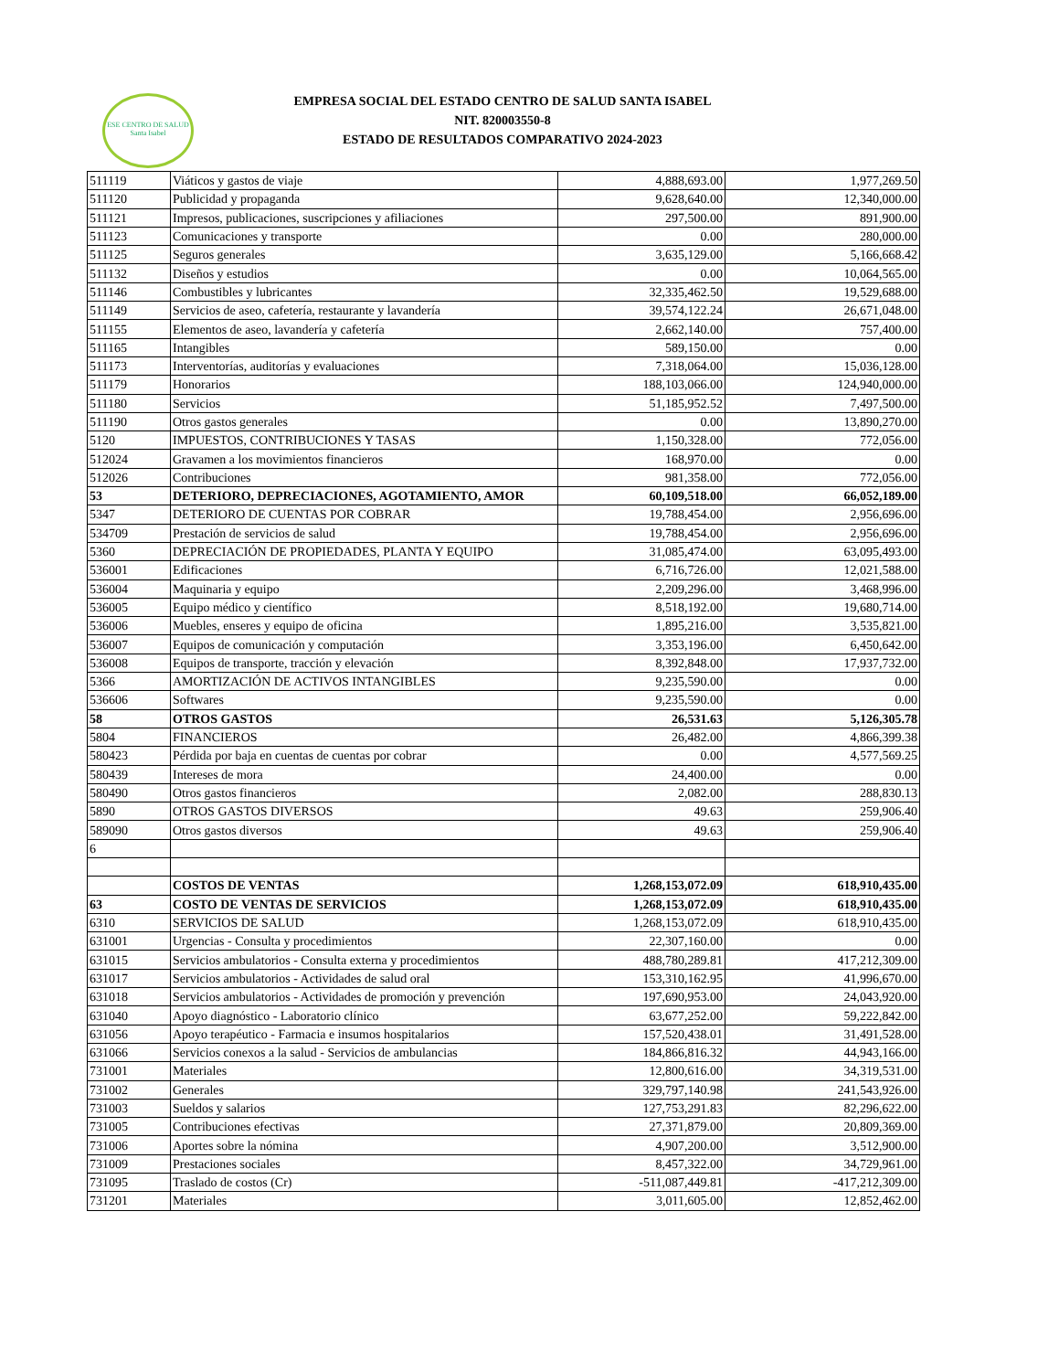ESE CENTRO DE SALUD
Santa Isabel
EMPRESA SOCIAL DEL ESTADO CENTRO DE SALUD SANTA ISABEL
NIT. 820003550-8
ESTADO DE RESULTADOS COMPARATIVO 2024-2023
| 511119 | Viáticos y gastos de viaje | 4,888,693.00 | 1,977,269.50 |
| 511120 | Publicidad y propaganda | 9,628,640.00 | 12,340,000.00 |
| 511121 | Impresos, publicaciones, suscripciones y afiliaciones | 297,500.00 | 891,900.00 |
| 511123 | Comunicaciones y transporte | 0.00 | 280,000.00 |
| 511125 | Seguros generales | 3,635,129.00 | 5,166,668.42 |
| 511132 | Diseños y estudios | 0.00 | 10,064,565.00 |
| 511146 | Combustibles y lubricantes | 32,335,462.50 | 19,529,688.00 |
| 511149 | Servicios de aseo, cafetería, restaurante y lavandería | 39,574,122.24 | 26,671,048.00 |
| 511155 | Elementos de aseo, lavandería y cafetería | 2,662,140.00 | 757,400.00 |
| 511165 | Intangibles | 589,150.00 | 0.00 |
| 511173 | Interventorías, auditorías y evaluaciones | 7,318,064.00 | 15,036,128.00 |
| 511179 | Honorarios | 188,103,066.00 | 124,940,000.00 |
| 511180 | Servicios | 51,185,952.52 | 7,497,500.00 |
| 511190 | Otros gastos generales | 0.00 | 13,890,270.00 |
| 5120 | IMPUESTOS, CONTRIBUCIONES Y TASAS | 1,150,328.00 | 772,056.00 |
| 512024 | Gravamen a los movimientos financieros | 168,970.00 | 0.00 |
| 512026 | Contribuciones | 981,358.00 | 772,056.00 |
| 53 | DETERIORO, DEPRECIACIONES, AGOTAMIENTO, AMOR | 60,109,518.00 | 66,052,189.00 |
| 5347 | DETERIORO DE CUENTAS POR COBRAR | 19,788,454.00 | 2,956,696.00 |
| 534709 | Prestación de servicios de salud | 19,788,454.00 | 2,956,696.00 |
| 5360 | DEPRECIACIÓN DE PROPIEDADES, PLANTA Y EQUIPO | 31,085,474.00 | 63,095,493.00 |
| 536001 | Edificaciones | 6,716,726.00 | 12,021,588.00 |
| 536004 | Maquinaria y equipo | 2,209,296.00 | 3,468,996.00 |
| 536005 | Equipo médico y científico | 8,518,192.00 | 19,680,714.00 |
| 536006 | Muebles, enseres y equipo de oficina | 1,895,216.00 | 3,535,821.00 |
| 536007 | Equipos de comunicación y computación | 3,353,196.00 | 6,450,642.00 |
| 536008 | Equipos de transporte, tracción y elevación | 8,392,848.00 | 17,937,732.00 |
| 5366 | AMORTIZACIÓN DE ACTIVOS INTANGIBLES | 9,235,590.00 | 0.00 |
| 536606 | Softwares | 9,235,590.00 | 0.00 |
| 58 | OTROS GASTOS | 26,531.63 | 5,126,305.78 |
| 5804 | FINANCIEROS | 26,482.00 | 4,866,399.38 |
| 580423 | Pérdida por baja en cuentas de cuentas por cobrar | 0.00 | 4,577,569.25 |
| 580439 | Intereses de mora | 24,400.00 | 0.00 |
| 580490 | Otros gastos financieros | 2,082.00 | 288,830.13 |
| 5890 | OTROS GASTOS DIVERSOS | 49.63 | 259,906.40 |
| 589090 | Otros gastos diversos | 49.63 | 259,906.40 |
| 6 | | | |
| | COSTOS DE VENTAS | 1,268,153,072.09 | 618,910,435.00 |
| 63 | COSTO DE VENTAS DE SERVICIOS | 1,268,153,072.09 | 618,910,435.00 |
| 6310 | SERVICIOS DE SALUD | 1,268,153,072.09 | 618,910,435.00 |
| 631001 | Urgencias - Consulta y procedimientos | 22,307,160.00 | 0.00 |
| 631015 | Servicios ambulatorios - Consulta externa y procedimientos | 488,780,289.81 | 417,212,309.00 |
| 631017 | Servicios ambulatorios - Actividades de salud oral | 153,310,162.95 | 41,996,670.00 |
| 631018 | Servicios ambulatorios - Actividades de promoción y prevención | 197,690,953.00 | 24,043,920.00 |
| 631040 | Apoyo diagnóstico - Laboratorio clínico | 63,677,252.00 | 59,222,842.00 |
| 631056 | Apoyo terapéutico - Farmacia e insumos hospitalarios | 157,520,438.01 | 31,491,528.00 |
| 631066 | Servicios conexos a la salud - Servicios de ambulancias | 184,866,816.32 | 44,943,166.00 |
| 731001 | Materiales | 12,800,616.00 | 34,319,531.00 |
| 731002 | Generales | 329,797,140.98 | 241,543,926.00 |
| 731003 | Sueldos y salarios | 127,753,291.83 | 82,296,622.00 |
| 731005 | Contribuciones efectivas | 27,371,879.00 | 20,809,369.00 |
| 731006 | Aportes sobre la nómina | 4,907,200.00 | 3,512,900.00 |
| 731009 | Prestaciones sociales | 8,457,322.00 | 34,729,961.00 |
| 731095 | Traslado de costos (Cr) | -511,087,449.81 | -417,212,309.00 |
| 731201 | Materiales | 3,011,605.00 | 12,852,462.00 |